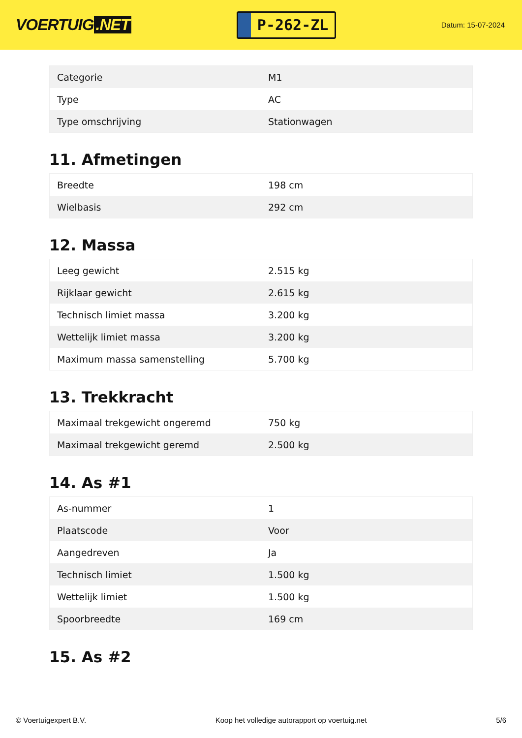VOERTUIG.NET
P-262-ZL
Datum: 15-07-2024
| Categorie | M1 |
| Type | AC |
| Type omschrijving | Stationwagen |
11. Afmetingen
| Breedte | 198 cm |
| Wielbasis | 292 cm |
12. Massa
| Leeg gewicht | 2.515 kg |
| Rijklaar gewicht | 2.615 kg |
| Technisch limiet massa | 3.200 kg |
| Wettelijk limiet massa | 3.200 kg |
| Maximum massa samenstelling | 5.700 kg |
13. Trekkracht
| Maximaal trekgewicht ongeremd | 750 kg |
| Maximaal trekgewicht geremd | 2.500 kg |
14. As #1
| As-nummer | 1 |
| Plaatscode | Voor |
| Aangedreven | Ja |
| Technisch limiet | 1.500 kg |
| Wettelijk limiet | 1.500 kg |
| Spoorbreedte | 169 cm |
15. As #2
© Voertuigexpert B.V. Koop het volledige autorapport op voertuig.net 5/6